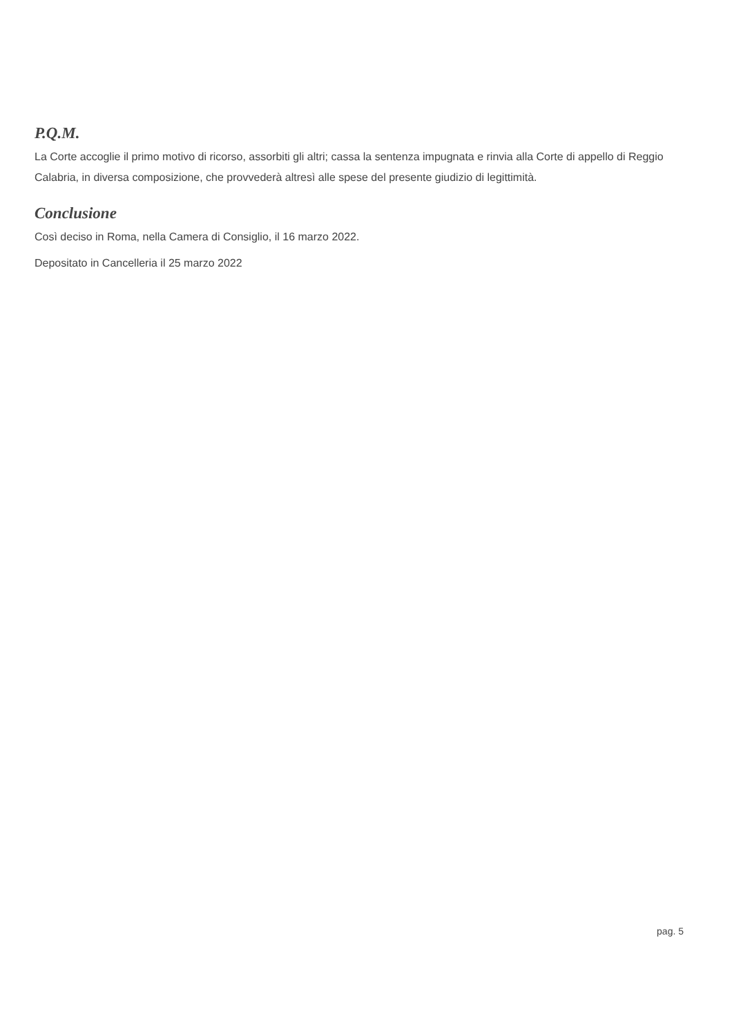P.Q.M.
La Corte accoglie il primo motivo di ricorso, assorbiti gli altri; cassa la sentenza impugnata e rinvia alla Corte di appello di Reggio Calabria, in diversa composizione, che provvederà altresì alle spese del presente giudizio di legittimità.
Conclusione
Così deciso in Roma, nella Camera di Consiglio, il 16 marzo 2022.
Depositato in Cancelleria il 25 marzo 2022
pag. 5